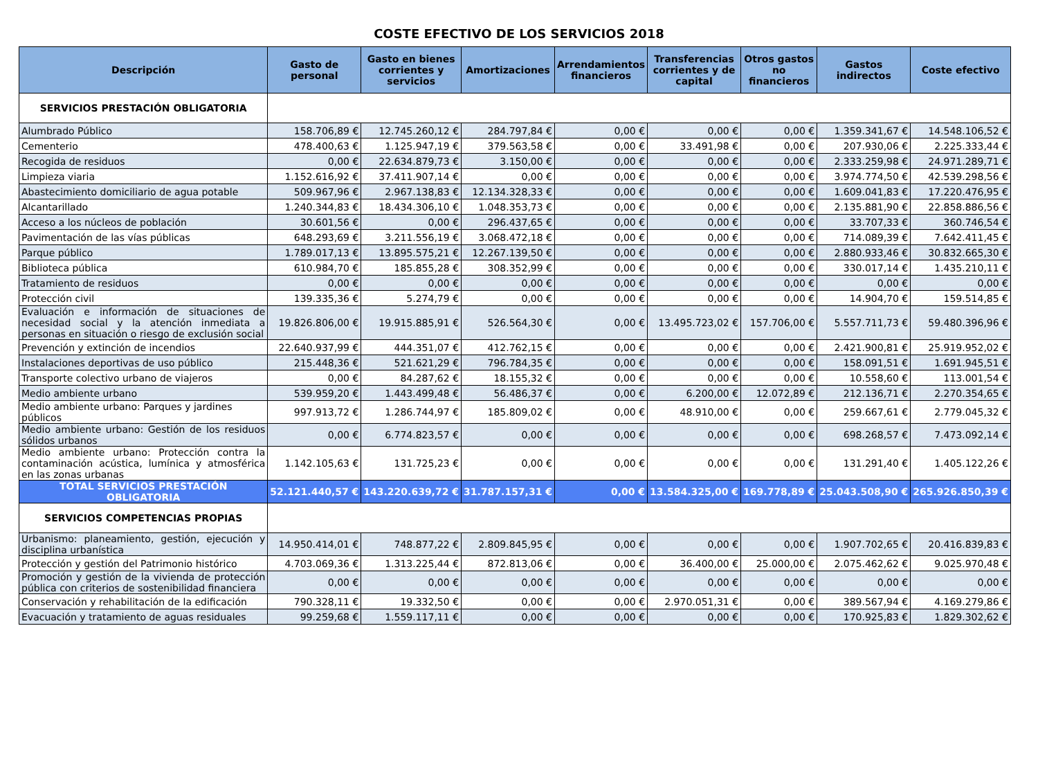COSTE EFECTIVO DE LOS SERVICIOS 2018
| Descripción | Gasto de personal | Gasto en bienes corrientes y servicios | Amortizaciones | Arrendamientos financieros | Transferencias corrientes y de capital | Otros gastos no financieros | Gastos indirectos | Coste efectivo |
| --- | --- | --- | --- | --- | --- | --- | --- | --- |
| SERVICIOS PRESTACIÓN OBLIGATORIA | | | | | | | | |
| Alumbrado Público | 158.706,89 € | 12.745.260,12 € | 284.797,84 € | 0,00 € | 0,00 € | 0,00 € | 1.359.341,67 € | 14.548.106,52 € |
| Cementerio | 478.400,63 € | 1.125.947,19 € | 379.563,58 € | 0,00 € | 33.491,98 € | 0,00 € | 207.930,06 € | 2.225.333,44 € |
| Recogida de residuos | 0,00 € | 22.634.879,73 € | 3.150,00 € | 0,00 € | 0,00 € | 0,00 € | 2.333.259,98 € | 24.971.289,71 € |
| Limpieza viaria | 1.152.616,92 € | 37.411.907,14 € | 0,00 € | 0,00 € | 0,00 € | 0,00 € | 3.974.774,50 € | 42.539.298,56 € |
| Abastecimiento domiciliario de agua potable | 509.967,96 € | 2.967.138,83 € | 12.134.328,33 € | 0,00 € | 0,00 € | 0,00 € | 1.609.041,83 € | 17.220.476,95 € |
| Alcantarillado | 1.240.344,83 € | 18.434.306,10 € | 1.048.353,73 € | 0,00 € | 0,00 € | 0,00 € | 2.135.881,90 € | 22.858.886,56 € |
| Acceso a los núcleos de población | 30.601,56 € | 0,00 € | 296.437,65 € | 0,00 € | 0,00 € | 0,00 € | 33.707,33 € | 360.746,54 € |
| Pavimentación de las vías públicas | 648.293,69 € | 3.211.556,19 € | 3.068.472,18 € | 0,00 € | 0,00 € | 0,00 € | 714.089,39 € | 7.642.411,45 € |
| Parque público | 1.789.017,13 € | 13.895.575,21 € | 12.267.139,50 € | 0,00 € | 0,00 € | 0,00 € | 2.880.933,46 € | 30.832.665,30 € |
| Biblioteca pública | 610.984,70 € | 185.855,28 € | 308.352,99 € | 0,00 € | 0,00 € | 0,00 € | 330.017,14 € | 1.435.210,11 € |
| Tratamiento de residuos | 0,00 € | 0,00 € | 0,00 € | 0,00 € | 0,00 € | 0,00 € | 0,00 € | 0,00 € |
| Protección civil | 139.335,36 € | 5.274,79 € | 0,00 € | 0,00 € | 0,00 € | 0,00 € | 14.904,70 € | 159.514,85 € |
| Evaluación e información de situaciones de necesidad social y la atención inmediata a personas en situación o riesgo de exclusión social | 19.826.806,00 € | 19.915.885,91 € | 526.564,30 € | 0,00 € | 13.495.723,02 € | 157.706,00 € | 5.557.711,73 € | 59.480.396,96 € |
| Prevención y extinción de incendios | 22.640.937,99 € | 444.351,07 € | 412.762,15 € | 0,00 € | 0,00 € | 0,00 € | 2.421.900,81 € | 25.919.952,02 € |
| Instalaciones deportivas de uso público | 215.448,36 € | 521.621,29 € | 796.784,35 € | 0,00 € | 0,00 € | 0,00 € | 158.091,51 € | 1.691.945,51 € |
| Transporte colectivo urbano de viajeros | 0,00 € | 84.287,62 € | 18.155,32 € | 0,00 € | 0,00 € | 0,00 € | 10.558,60 € | 113.001,54 € |
| Medio ambiente urbano | 539.959,20 € | 1.443.499,48 € | 56.486,37 € | 0,00 € | 6.200,00 € | 12.072,89 € | 212.136,71 € | 2.270.354,65 € |
| Medio ambiente urbano: Parques y jardines públicos | 997.913,72 € | 1.286.744,97 € | 185.809,02 € | 0,00 € | 48.910,00 € | 0,00 € | 259.667,61 € | 2.779.045,32 € |
| Medio ambiente urbano: Gestión de los residuos sólidos urbanos | 0,00 € | 6.774.823,57 € | 0,00 € | 0,00 € | 0,00 € | 0,00 € | 698.268,57 € | 7.473.092,14 € |
| Medio ambiente urbano: Protección contra la contaminación acústica, lumínica y atmosférica en las zonas urbanas | 1.142.105,63 € | 131.725,23 € | 0,00 € | 0,00 € | 0,00 € | 0,00 € | 131.291,40 € | 1.405.122,26 € |
| TOTAL SERVICIOS PRESTACIÓN OBLIGATORIA | 52.121.440,57 € | 143.220.639,72 € | 31.787.157,31 € | 0,00 € | 13.584.325,00 € | 169.778,89 € | 25.043.508,90 € | 265.926.850,39 € |
| SERVICIOS COMPETENCIAS PROPIAS | | | | | | | | |
| Urbanismo: planeamiento, gestión, ejecución y disciplina urbanística | 14.950.414,01 € | 748.877,22 € | 2.809.845,95 € | 0,00 € | 0,00 € | 0,00 € | 1.907.702,65 € | 20.416.839,83 € |
| Protección y gestión del Patrimonio histórico | 4.703.069,36 € | 1.313.225,44 € | 872.813,06 € | 0,00 € | 36.400,00 € | 25.000,00 € | 2.075.462,62 € | 9.025.970,48 € |
| Promoción y gestión de la vivienda de protección pública con criterios de sostenibilidad financiera | 0,00 € | 0,00 € | 0,00 € | 0,00 € | 0,00 € | 0,00 € | 0,00 € | 0,00 € |
| Conservación y rehabilitación de la edificación | 790.328,11 € | 19.332,50 € | 0,00 € | 0,00 € | 2.970.051,31 € | 0,00 € | 389.567,94 € | 4.169.279,86 € |
| Evacuación y tratamiento de aguas residuales | 99.259,68 € | 1.559.117,11 € | 0,00 € | 0,00 € | 0,00 € | 0,00 € | 170.925,83 € | 1.829.302,62 € |